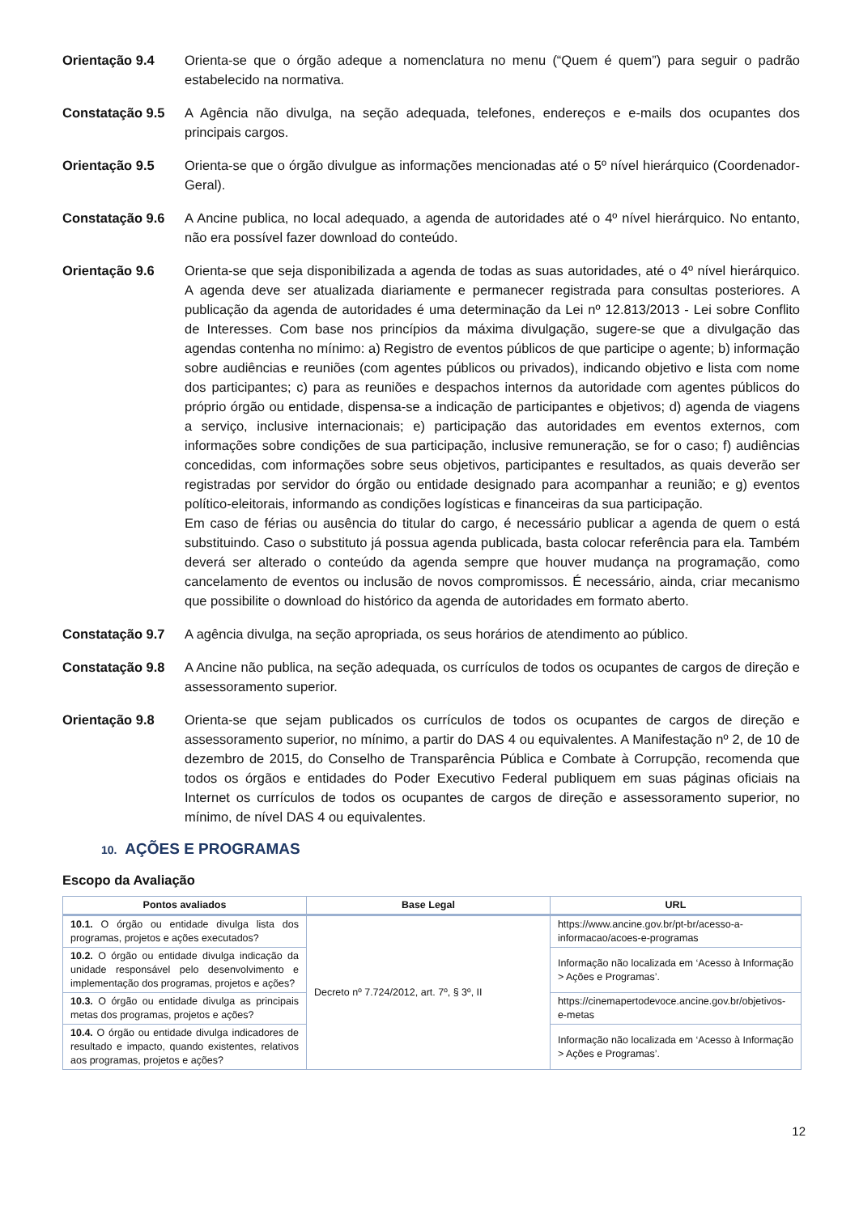Orientação 9.4 Orienta-se que o órgão adeque a nomenclatura no menu (“Quem é quem”) para seguir o padrão estabelecido na normativa.
Constatação 9.5 A Agência não divulga, na seção adequada, telefones, endereços e e-mails dos ocupantes dos principais cargos.
Orientação 9.5 Orienta-se que o órgão divulgue as informações mencionadas até o 5º nível hierárquico (Coordenador-Geral).
Constatação 9.6 A Ancine publica, no local adequado, a agenda de autoridades até o 4º nível hierárquico. No entanto, não era possível fazer download do conteúdo.
Orientação 9.6 Orienta-se que seja disponibilizada a agenda de todas as suas autoridades, até o 4º nível hierárquico. A agenda deve ser atualizada diariamente e permanecer registrada para consultas posteriores. A publicação da agenda de autoridades é uma determinação da Lei nº 12.813/2013 - Lei sobre Conflito de Interesses. Com base nos princípios da máxima divulgação, sugere-se que a divulgação das agendas contenha no mínimo: a) Registro de eventos públicos de que participe o agente; b) informação sobre audiências e reuniões (com agentes públicos ou privados), indicando objetivo e lista com nome dos participantes; c) para as reuniões e despachos internos da autoridade com agentes públicos do próprio órgão ou entidade, dispensa-se a indicação de participantes e objetivos; d) agenda de viagens a serviço, inclusive internacionais; e) participação das autoridades em eventos externos, com informações sobre condições de sua participação, inclusive remuneração, se for o caso; f) audiências concedidas, com informações sobre seus objetivos, participantes e resultados, as quais deverão ser registradas por servidor do órgão ou entidade designado para acompanhar a reunião; e g) eventos político-eleitorais, informando as condições logísticas e financeiras da sua participação.
Em caso de férias ou ausência do titular do cargo, é necessário publicar a agenda de quem o está substituindo. Caso o substituto já possua agenda publicada, basta colocar referência para ela. Também deverá ser alterado o conteúdo da agenda sempre que houver mudança na programação, como cancelamento de eventos ou inclusão de novos compromissos. É necessário, ainda, criar mecanismo que possibilite o download do histórico da agenda de autoridades em formato aberto.
Constatação 9.7 A agência divulga, na seção apropriada, os seus horários de atendimento ao público.
Constatação 9.8 A Ancine não publica, na seção adequada, os currículos de todos os ocupantes de cargos de direção e assessoramento superior.
Orientação 9.8 Orienta-se que sejam publicados os currículos de todos os ocupantes de cargos de direção e assessoramento superior, no mínimo, a partir do DAS 4 ou equivalentes. A Manifestação nº 2, de 10 de dezembro de 2015, do Conselho de Transparência Pública e Combate à Corrupção, recomenda que todos os órgãos e entidades do Poder Executivo Federal publiquem em suas páginas oficiais na Internet os currículos de todos os ocupantes de cargos de direção e assessoramento superior, no mínimo, de nível DAS 4 ou equivalentes.
10. AÇÕES E PROGRAMAS
Escopo da Avaliação
| Pontos avaliados | Base Legal | URL |
| --- | --- | --- |
| 10.1. O órgão ou entidade divulga lista dos programas, projetos e ações executados? | Decreto nº 7.724/2012, art. 7º, § 3º, II | https://www.ancine.gov.br/pt-br/acesso-a-informacao/acoes-e-programas |
| 10.2. O órgão ou entidade divulga indicação da unidade responsável pelo desenvolvimento e implementação dos programas, projetos e ações? | | Informação não localizada em ‘Acesso à Informação > Ações e Programas’. |
| 10.3. O órgão ou entidade divulga as principais metas dos programas, projetos e ações? | | https://cinemapertodevoce.ancine.gov.br/objetivos-e-metas |
| 10.4. O órgão ou entidade divulga indicadores de resultado e impacto, quando existentes, relativos aos programas, projetos e ações? | | Informação não localizada em ‘Acesso à Informação > Ações e Programas’. |
12